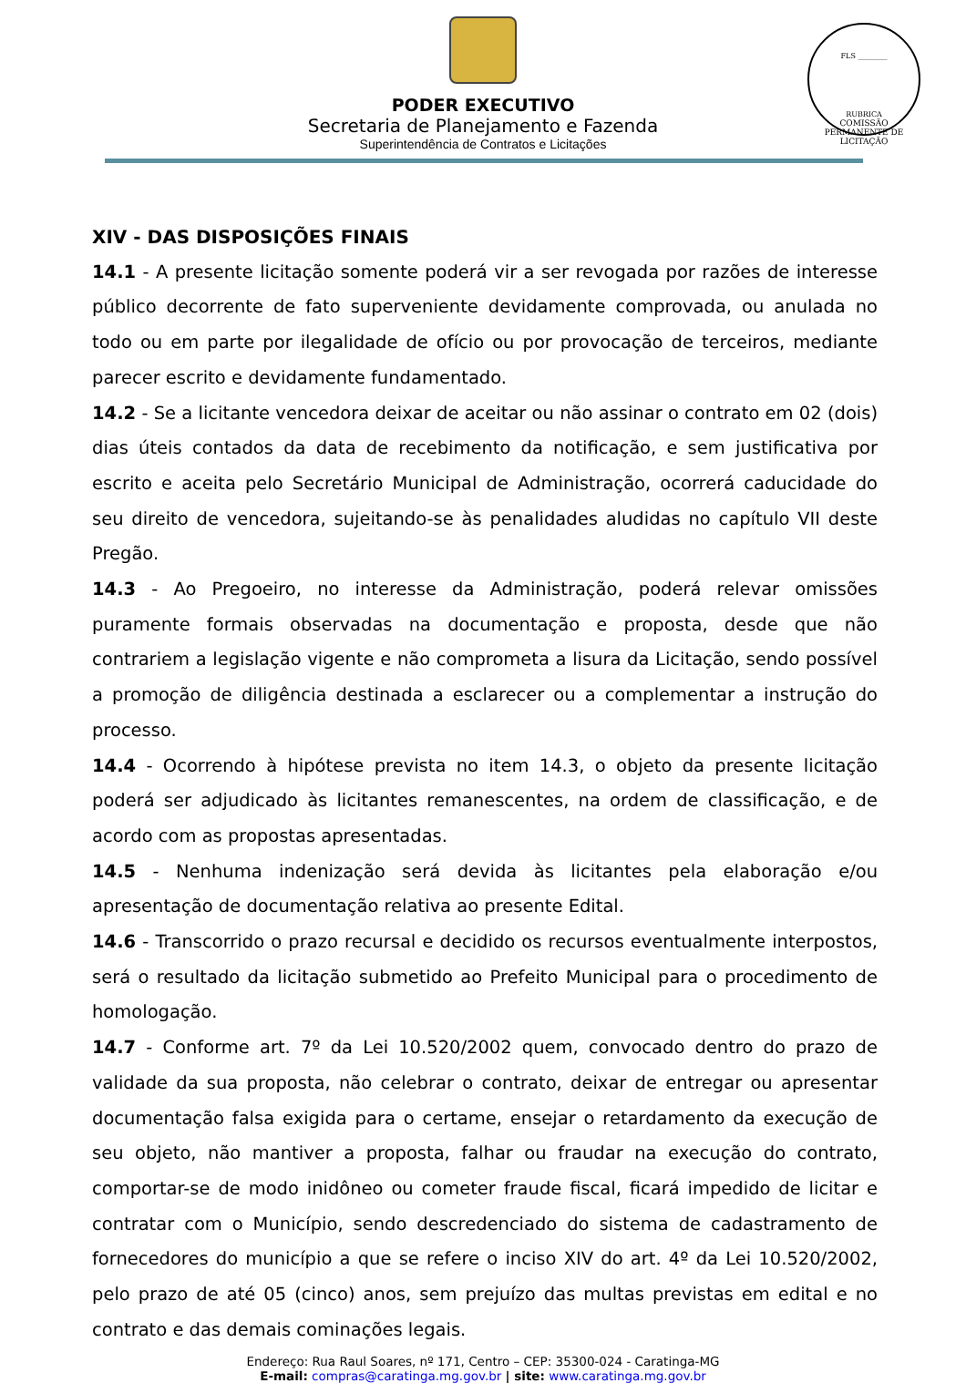FLS ________
RUBRICA
COMISSÃO PERMANENTE DE LICITAÇÃO
PODER EXECUTIVO
Secretaria de Planejamento e Fazenda
Superintendência de Contratos e Licitações
XIV - DAS DISPOSIÇÕES FINAIS
14.1 - A presente licitação somente poderá vir a ser revogada por razões de interesse público decorrente de fato superveniente devidamente comprovada, ou anulada no todo ou em parte por ilegalidade de ofício ou por provocação de terceiros, mediante parecer escrito e devidamente fundamentado.
14.2 - Se a licitante vencedora deixar de aceitar ou não assinar o contrato em 02 (dois) dias úteis contados da data de recebimento da notificação, e sem justificativa por escrito e aceita pelo Secretário Municipal de Administração, ocorrerá caducidade do seu direito de vencedora, sujeitando-se às penalidades aludidas no capítulo VII deste Pregão.
14.3 - Ao Pregoeiro, no interesse da Administração, poderá relevar omissões puramente formais observadas na documentação e proposta, desde que não contrariem a legislação vigente e não comprometa a lisura da Licitação, sendo possível a promoção de diligência destinada a esclarecer ou a complementar a instrução do processo.
14.4 - Ocorrendo à hipótese prevista no item 14.3, o objeto da presente licitação poderá ser adjudicado às licitantes remanescentes, na ordem de classificação, e de acordo com as propostas apresentadas.
14.5 - Nenhuma indenização será devida às licitantes pela elaboração e/ou apresentação de documentação relativa ao presente Edital.
14.6 - Transcorrido o prazo recursal e decidido os recursos eventualmente interpostos, será o resultado da licitação submetido ao Prefeito Municipal para o procedimento de homologação.
14.7 - Conforme art. 7º da Lei 10.520/2002 quem, convocado dentro do prazo de validade da sua proposta, não celebrar o contrato, deixar de entregar ou apresentar documentação falsa exigida para o certame, ensejar o retardamento da execução de seu objeto, não mantiver a proposta, falhar ou fraudar na execução do contrato, comportar-se de modo inidôneo ou cometer fraude fiscal, ficará impedido de licitar e contratar com o Município, sendo descredenciado do sistema de cadastramento de fornecedores do município a que se refere o inciso XIV do art. 4º da Lei 10.520/2002, pelo prazo de até 05 (cinco) anos, sem prejuízo das multas previstas em edital e no contrato e das demais cominações legais.
Endereço: Rua Raul Soares, nº 171, Centro – CEP: 35300-024 - Caratinga-MG
E-mail: compras@caratinga.mg.gov.br | site: www.caratinga.mg.gov.br